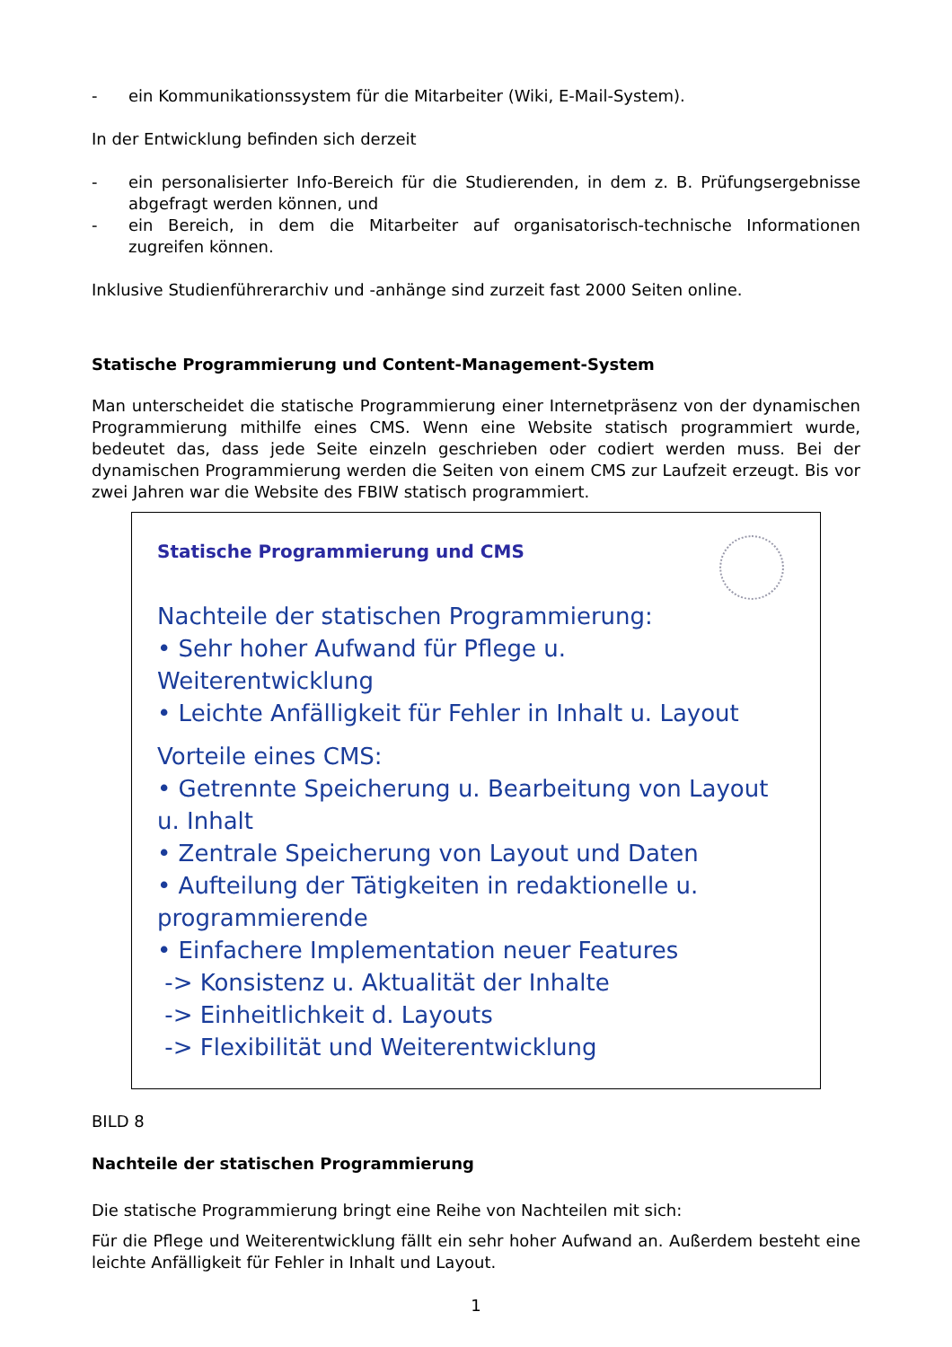- ein Kommunikationssystem für die Mitarbeiter (Wiki, E-Mail-System).
In der Entwicklung befinden sich derzeit
- ein personalisierter Info-Bereich für die Studierenden, in dem z. B. Prüfungsergebnisse abgefragt werden können, und
- ein Bereich, in dem die Mitarbeiter auf organisatorisch-technische Informationen zugreifen können.
Inklusive Studienführerarchiv und -anhänge sind zurzeit fast 2000 Seiten online.
Statische Programmierung und Content-Management-System
Man unterscheidet die statische Programmierung einer Internetpräsenz von der dynamischen Programmierung mithilfe eines CMS. Wenn eine Website statisch programmiert wurde, bedeutet das, dass jede Seite einzeln geschrieben oder codiert werden muss. Bei der dynamischen Programmierung werden die Seiten von einem CMS zur Laufzeit erzeugt. Bis vor zwei Jahren war die Website des FBIW statisch programmiert.
Statische Programmierung und CMS
Nachteile der statischen Programmierung:
• Sehr hoher Aufwand für Pflege u. Weiterentwicklung
• Leichte Anfälligkeit für Fehler in Inhalt u. Layout
Vorteile eines CMS:
• Getrennte Speicherung u. Bearbeitung von Layout u. Inhalt
• Zentrale Speicherung von Layout und Daten
• Aufteilung der Tätigkeiten in redaktionelle u. programmierende
• Einfachere Implementation neuer Features
-> Konsistenz u. Aktualität der Inhalte
-> Einheitlichkeit d. Layouts
-> Flexibilität und Weiterentwicklung
BILD 8
Nachteile der statischen Programmierung
Die statische Programmierung bringt eine Reihe von Nachteilen mit sich:
Für die Pflege und Weiterentwicklung fällt ein sehr hoher Aufwand an. Außerdem besteht eine leichte Anfälligkeit für Fehler in Inhalt und Layout.
1